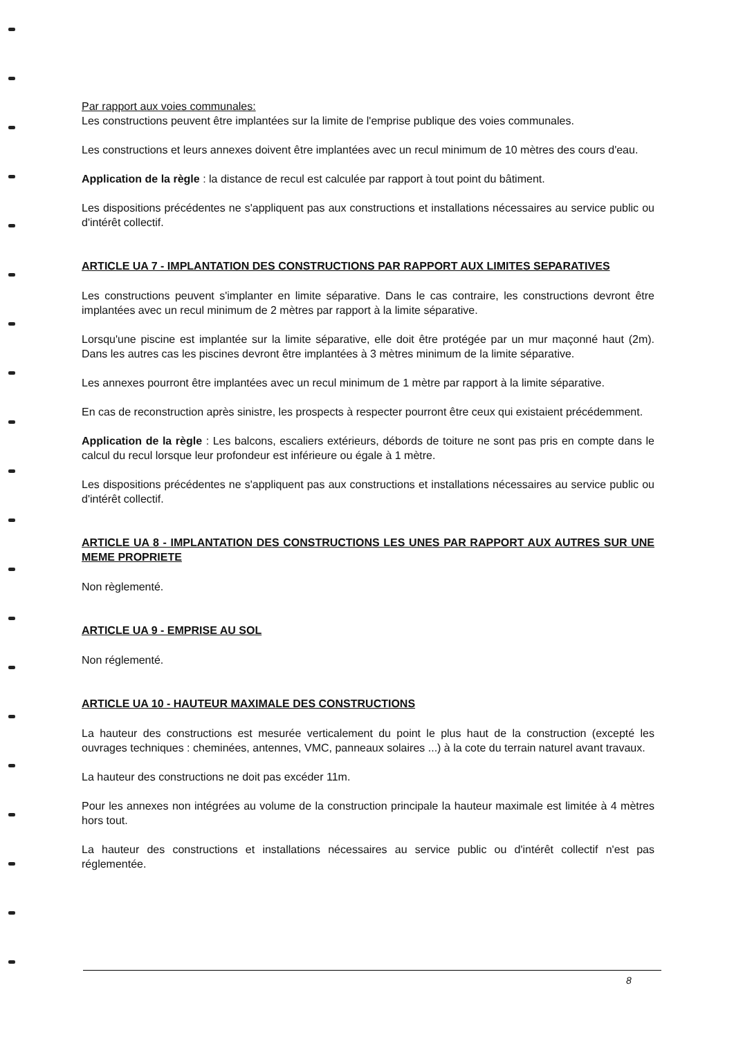Par rapport aux voies communales:
Les constructions peuvent être implantées sur la limite de l'emprise publique des voies communales.
Les constructions et leurs annexes doivent être implantées avec un recul minimum de 10 mètres des cours d'eau.
Application de la règle : la distance de recul est calculée par rapport à tout point du bâtiment.
Les dispositions précédentes ne s'appliquent pas aux constructions et installations nécessaires au service public ou d'intérêt collectif.
ARTICLE UA 7 - IMPLANTATION DES CONSTRUCTIONS PAR RAPPORT AUX LIMITES SEPARATIVES
Les constructions peuvent s'implanter en limite séparative. Dans le cas contraire, les constructions devront être implantées avec un recul minimum de 2 mètres par rapport à la limite séparative.
Lorsqu'une piscine est implantée sur la limite séparative, elle doit être protégée par un mur maçonné haut (2m). Dans les autres cas les piscines devront être implantées à 3 mètres minimum de la limite séparative.
Les annexes pourront être implantées avec un recul minimum de 1 mètre par rapport à la limite séparative.
En cas de reconstruction après sinistre, les prospects à respecter pourront être ceux qui existaient précédemment.
Application de la règle : Les balcons, escaliers extérieurs, débords de toiture ne sont pas pris en compte dans le calcul du recul lorsque leur profondeur est inférieure ou égale à 1 mètre.
Les dispositions précédentes ne s'appliquent pas aux constructions et installations nécessaires au service public ou d'intérêt collectif.
ARTICLE UA 8 - IMPLANTATION DES CONSTRUCTIONS LES UNES PAR RAPPORT AUX AUTRES SUR UNE MEME PROPRIETE
Non règlementé.
ARTICLE UA 9 - EMPRISE AU SOL
Non réglementé.
ARTICLE UA 10 - HAUTEUR MAXIMALE DES CONSTRUCTIONS
La hauteur des constructions est mesurée verticalement du point le plus haut de la construction (excepté les ouvrages techniques : cheminées, antennes, VMC, panneaux solaires ...) à la cote du terrain naturel avant travaux.
La hauteur des constructions ne doit pas excéder 11m.
Pour les annexes non intégrées au volume de la construction principale la hauteur maximale est limitée à 4 mètres hors tout.
La hauteur des constructions et installations nécessaires au service public ou d'intérêt collectif n'est pas réglementée.
8